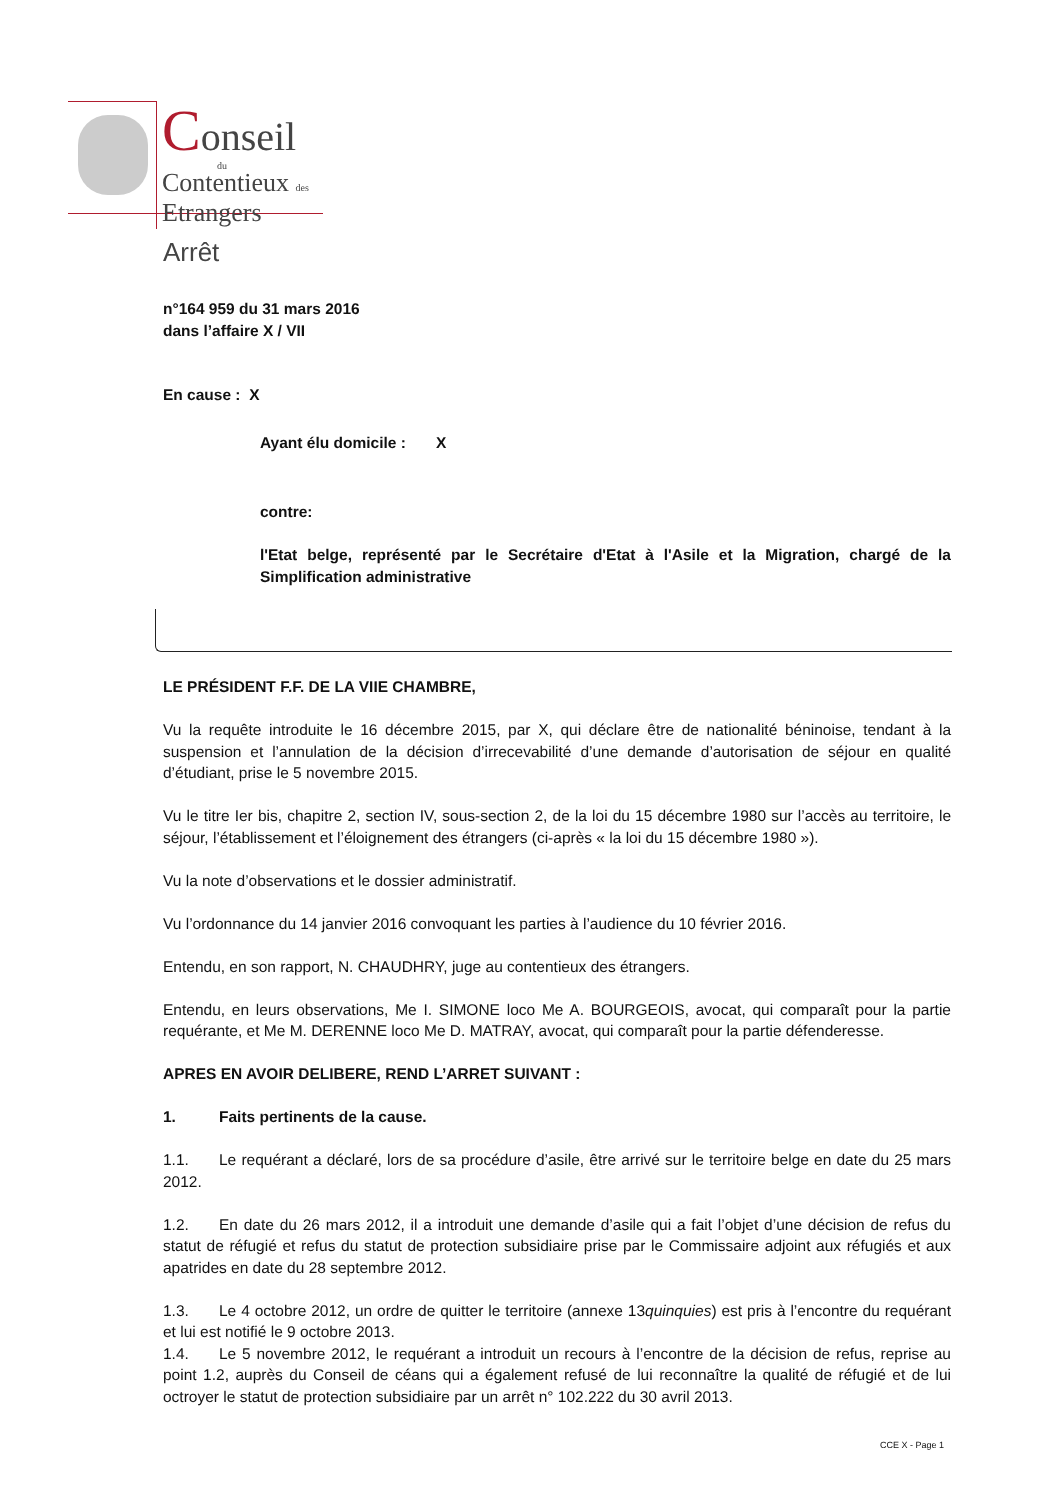Conseil
du
Contentieux des
Etrangers
Arrêt
n°164 959 du 31 mars 2016
dans l’affaire X / VII
En cause : X
Ayant élu domicile : X
contre:
l'Etat belge, représenté par le Secrétaire d'Etat à l'Asile et la Migration, chargé de la Simplification administrative
LE PRÉSIDENT F.F. DE LA VIIE CHAMBRE,
Vu la requête introduite le 16 décembre 2015, par X, qui déclare être de nationalité béninoise, tendant à la suspension et l’annulation de la décision d’irrecevabilité d’une demande d’autorisation de séjour en qualité d’étudiant, prise le 5 novembre 2015.
Vu le titre Ier bis, chapitre 2, section IV, sous-section 2, de la loi du 15 décembre 1980 sur l’accès au territoire, le séjour, l’établissement et l’éloignement des étrangers (ci-après « la loi du 15 décembre 1980 »).
Vu la note d’observations et le dossier administratif.
Vu l’ordonnance du 14 janvier 2016 convoquant les parties à l’audience du 10 février 2016.
Entendu, en son rapport, N. CHAUDHRY, juge au contentieux des étrangers.
Entendu, en leurs observations, Me I. SIMONE loco Me A. BOURGEOIS, avocat, qui comparaît pour la partie requérante, et Me M. DERENNE loco Me D. MATRAY, avocat, qui comparaît pour la partie défenderesse.
APRES EN AVOIR DELIBERE, REND L’ARRET SUIVANT :
1. Faits pertinents de la cause.
1.1. Le requérant a déclaré, lors de sa procédure d’asile, être arrivé sur le territoire belge en date du 25 mars 2012.
1.2. En date du 26 mars 2012, il a introduit une demande d’asile qui a fait l’objet d’une décision de refus du statut de réfugié et refus du statut de protection subsidiaire prise par le Commissaire adjoint aux réfugiés et aux apatrides en date du 28 septembre 2012.
1.3. Le 4 octobre 2012, un ordre de quitter le territoire (annexe 13quinquies) est pris à l’encontre du requérant et lui est notifié le 9 octobre 2013.
1.4. Le 5 novembre 2012, le requérant a introduit un recours à l’encontre de la décision de refus, reprise au point 1.2, auprès du Conseil de céans qui a également refusé de lui reconnaître la qualité de réfugié et de lui octroyer le statut de protection subsidiaire par un arrêt n° 102.222 du 30 avril 2013.
CCE X - Page 1